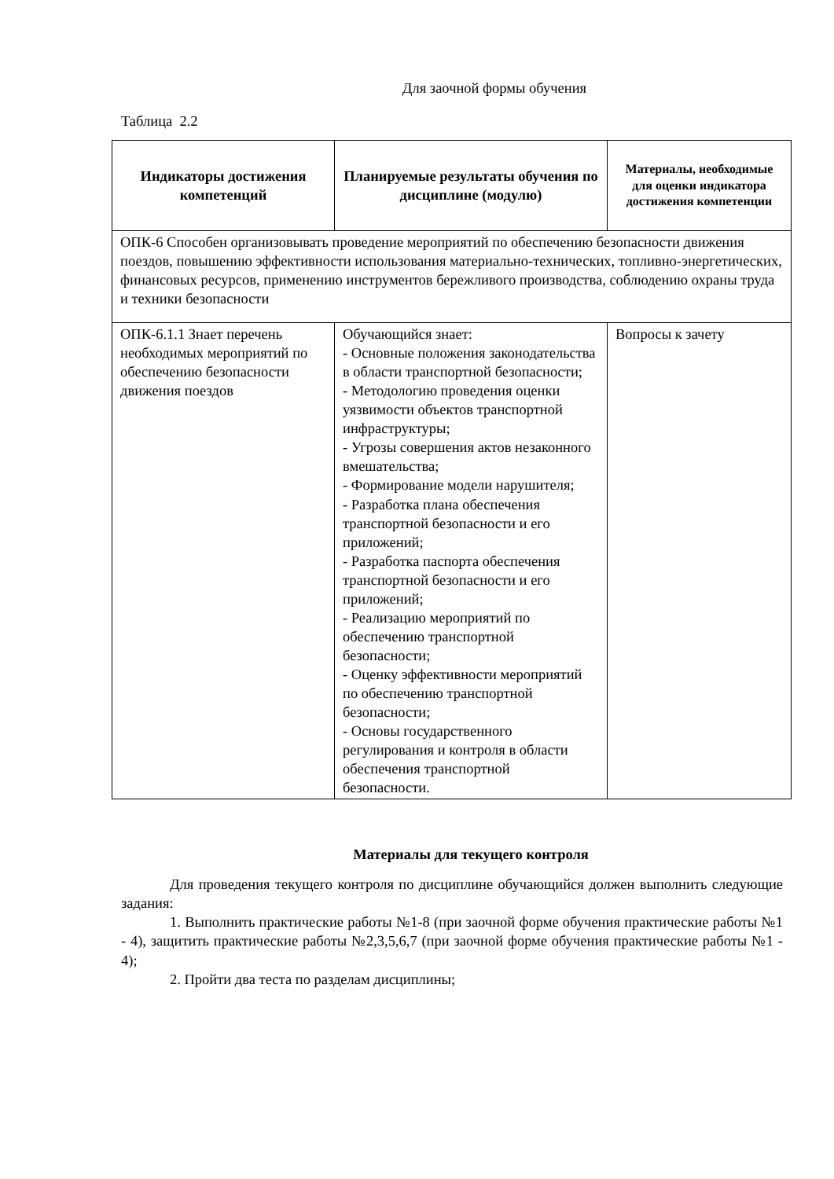Для заочной формы обучения
Таблица 2.2
| Индикаторы достижения компетенций | Планируемые результаты обучения по дисциплине (модулю) | Материалы, необходимые для оценки индикатора достижения компетенции |
| --- | --- | --- |
| ОПК-6 Способен организовывать проведение мероприятий по обеспечению безопасности движения поездов, повышению эффективности использования материально-технических, топливно-энергетических, финансовых ресурсов, применению инструментов бережливого производства, соблюдению охраны труда и техники безопасности | | |
| ОПК-6.1.1 Знает перечень необходимых мероприятий по обеспечению безопасности движения поездов | Обучающийся знает: - Основные положения законодательства в области транспортной безопасности; - Методологию проведения оценки уязвимости объектов транспортной инфраструктуры; - Угрозы совершения актов незаконного вмешательства; - Формирование модели нарушителя; - Разработка плана обеспечения транспортной безопасности и его приложений; - Разработка паспорта обеспечения транспортной безопасности и его приложений; - Реализацию мероприятий по обеспечению транспортной безопасности; - Оценку эффективности мероприятий по обеспечению транспортной безопасности; - Основы государственного регулирования и контроля в области обеспечения транспортной безопасности. | Вопросы к зачету |
Материалы для текущего контроля
Для проведения текущего контроля по дисциплине обучающийся должен выполнить следующие задания:
1. Выполнить практические работы №1-8 (при заочной форме обучения практические работы №1 - 4), защитить практические работы №2,3,5,6,7 (при заочной форме обучения практические работы №1 - 4);
2. Пройти два теста по разделам дисциплины;